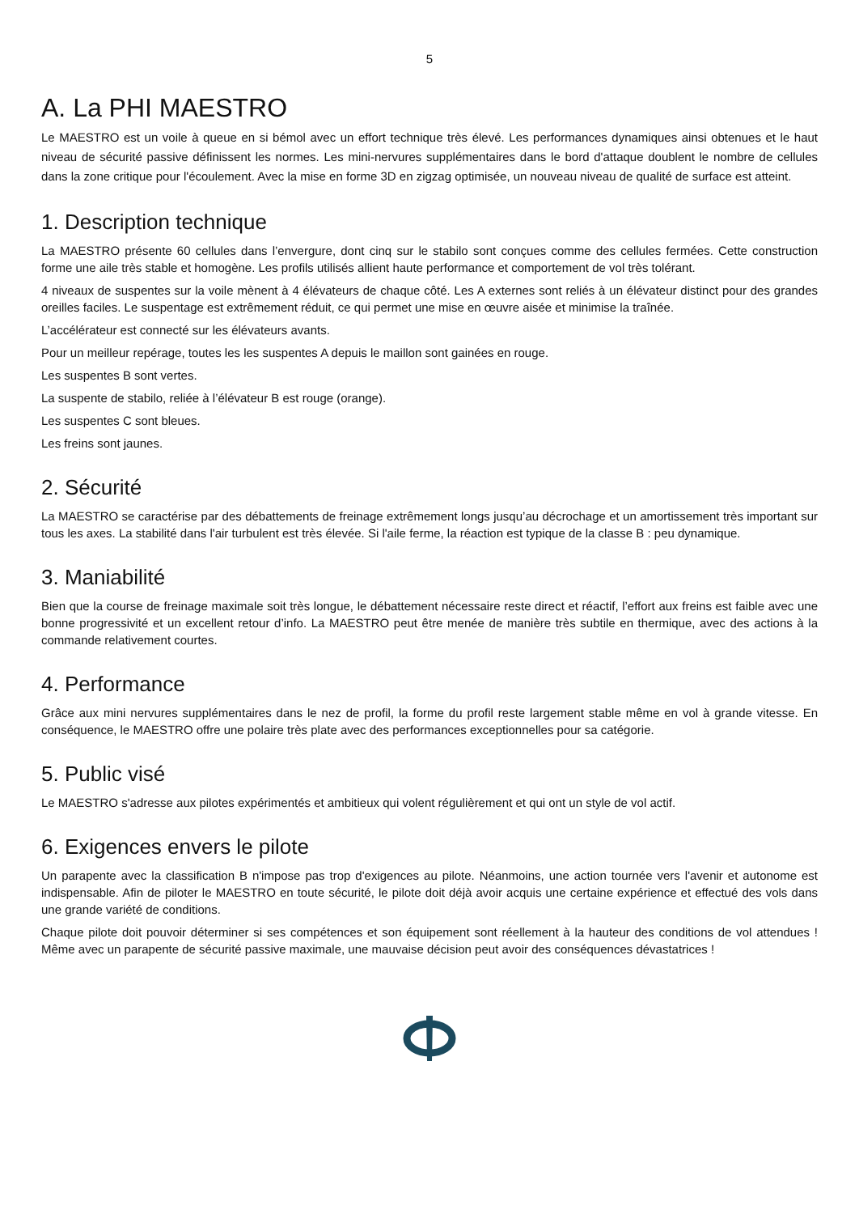5
A. La PHI MAESTRO
Le MAESTRO est un voile à queue en si bémol avec un effort technique très élevé. Les performances dynamiques ainsi obtenues et le haut niveau de sécurité passive définissent les normes. Les mini-nervures supplémentaires dans le bord d'attaque doublent le nombre de cellules dans la zone critique pour l'écoulement. Avec la mise en forme 3D en zigzag optimisée, un nouveau niveau de qualité de surface est atteint.
1. Description technique
La MAESTRO présente 60 cellules dans l’envergure, dont cinq sur le stabilo sont conçues comme des cellules fermées. Cette construction forme une aile très stable et homogène. Les profils utilisés allient haute performance et comportement de vol très tolérant.
4 niveaux de suspentes sur la voile mènent à 4 élévateurs de chaque côté. Les A externes sont reliés à un élévateur distinct pour des grandes oreilles faciles. Le suspentage est extrêmement réduit, ce qui permet une mise en œuvre aisée et minimise la traînée.
L’accélérateur est connecté sur les élévateurs avants.
Pour un meilleur repérage, toutes les les suspentes A depuis le maillon sont gainées en rouge.
Les suspentes B sont vertes.
La suspente de stabilo, reliée à l’élévateur B est rouge (orange).
Les suspentes C sont bleues.
Les freins sont jaunes.
2. Sécurité
La MAESTRO se caractérise par des débattements de freinage extrêmement longs jusqu’au décrochage et un amortissement très important sur tous les axes. La stabilité dans l'air turbulent est très élevée. Si l'aile ferme, la réaction est typique de la classe B : peu dynamique.
3. Maniabilité
Bien que la course de freinage maximale soit très longue, le débattement nécessaire reste direct et réactif, l’effort aux freins est faible avec une bonne progressivité et un excellent retour d’info. La MAESTRO peut être menée de manière très subtile en thermique, avec des actions à la commande relativement courtes.
4. Performance
Grâce aux mini nervures supplémentaires dans le nez de profil, la forme du profil reste largement stable même en vol à grande vitesse. En conséquence, le MAESTRO offre une polaire très plate avec des performances exceptionnelles pour sa catégorie.
5. Public visé
Le MAESTRO s'adresse aux pilotes expérimentés et ambitieux qui volent régulièrement et qui ont un style de vol actif.
6. Exigences envers le pilote
Un parapente avec la classification B n'impose pas trop d'exigences au pilote. Néanmoins, une action tournée vers l'avenir et autonome est indispensable. Afin de piloter le MAESTRO en toute sécurité, le pilote doit déjà avoir acquis une certaine expérience et effectué des vols dans une grande variété de conditions.
Chaque pilote doit pouvoir déterminer si ses compétences et son équipement sont réellement à la hauteur des conditions de vol attendues ! Même avec un parapente de sécurité passive maximale, une mauvaise décision peut avoir des conséquences dévastatrices !